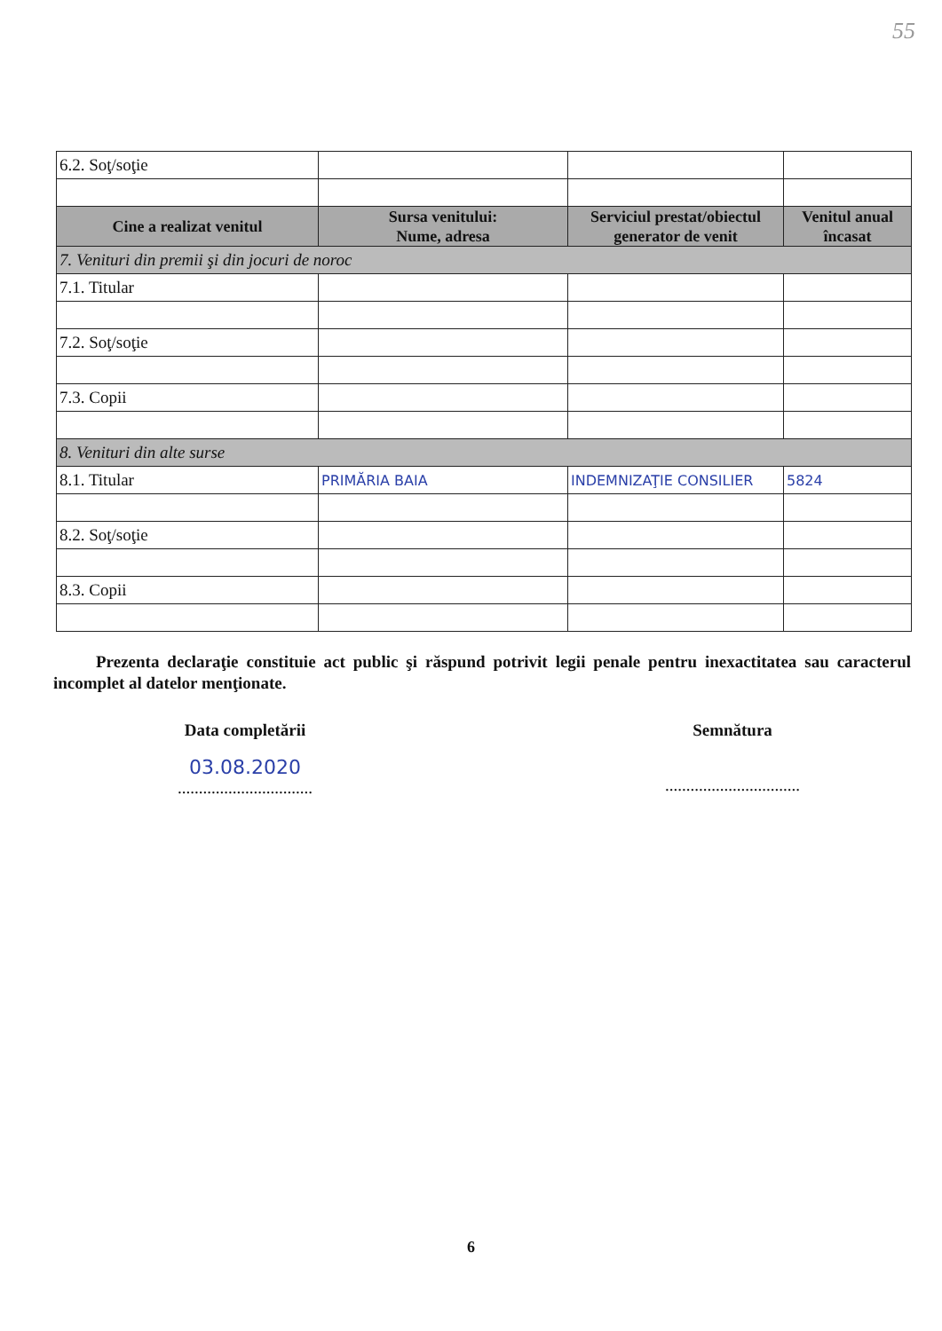55
| 6.2. Soţ/soţie | | | |
| Cine a realizat venitul | Sursa venitului: Nume, adresa | Serviciul prestat/obiectul generator de venit | Venitul anual încasat |
| 7. Venituri din premii şi din jocuri de noroc | | | |
| 7.1. Titular | | | |
| 7.2. Soţ/soţie | | | |
| 7.3. Copii | | | |
| 8. Venituri din alte surse | | | |
| 8.1. Titular | PRIMĂRIA BAIA | INDEMNIZAŢIE CONSILIER | 5824 |
| 8.2. Soţ/soţie | | | |
| 8.3. Copii | | | |
Prezenta declaraţie constituie act public şi răspund potrivit legii penale pentru inexactitatea sau caracterul incomplet al datelor menţionate.
Data completării
03.08.2020
................................
Semnătura
................................
6